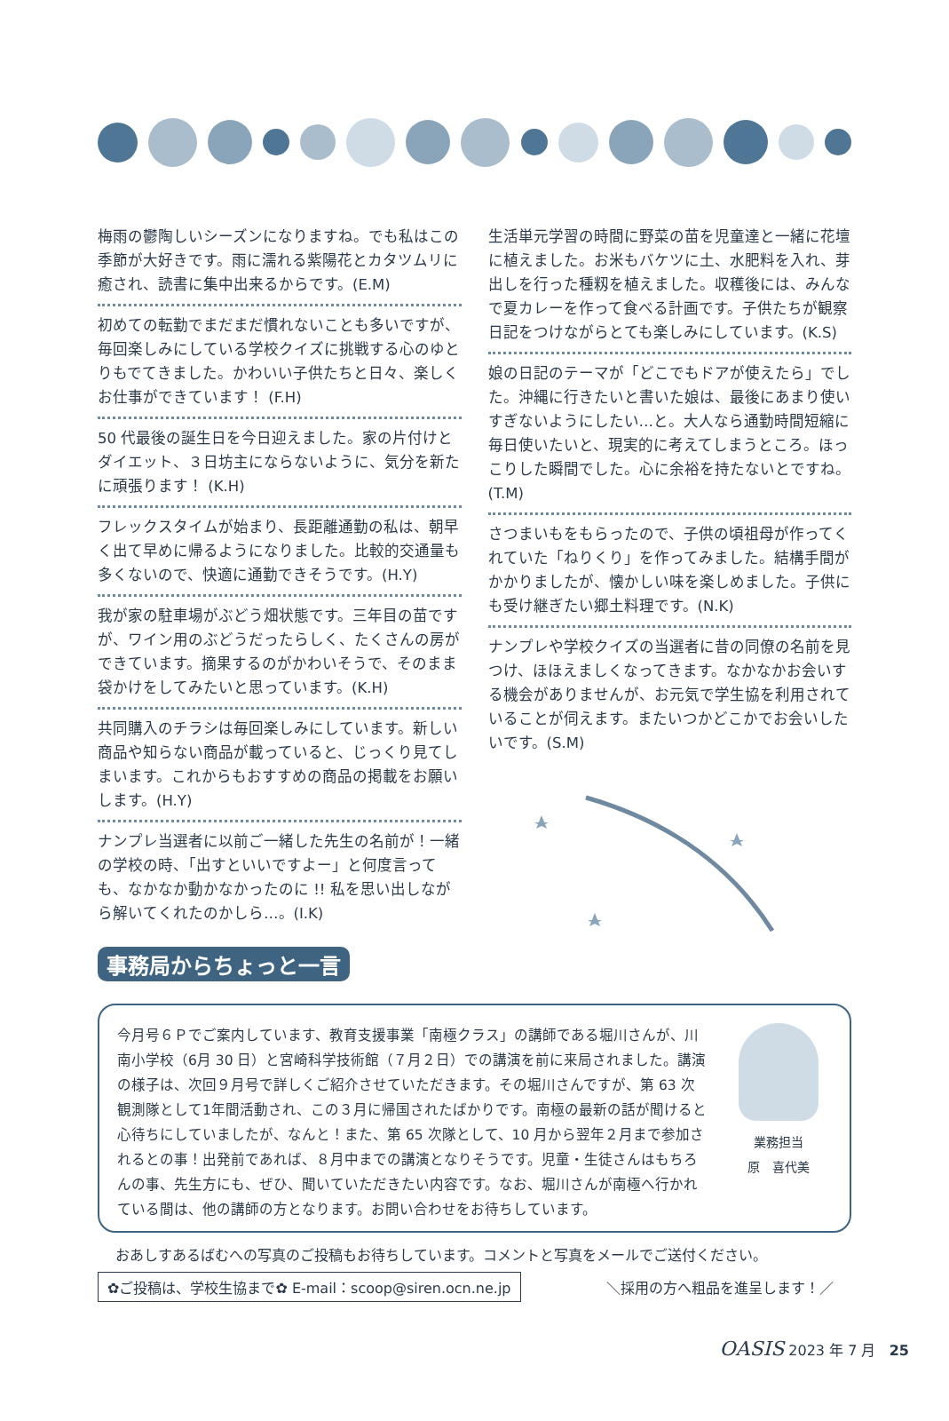梅雨の鬱陶しいシーズンになりますね。でも私はこの季節が大好きです。雨に濡れる紫陽花とカタツムリに癒され、読書に集中出来るからです。(E.M)
初めての転勤でまだまだ慣れないことも多いですが、毎回楽しみにしている学校クイズに挑戦する心のゆとりもでてきました。かわいい子供たちと日々、楽しくお仕事ができています！ (F.H)
50 代最後の誕生日を今日迎えました。家の片付けとダイエット、３日坊主にならないように、気分を新たに頑張ります！ (K.H)
フレックスタイムが始まり、長距離通勤の私は、朝早く出て早めに帰るようになりました。比較的交通量も多くないので、快適に通勤できそうです。(H.Y)
我が家の駐車場がぶどう畑状態です。三年目の苗ですが、ワイン用のぶどうだったらしく、たくさんの房ができています。摘果するのがかわいそうで、そのまま袋かけをしてみたいと思っています。(K.H)
共同購入のチラシは毎回楽しみにしています。新しい商品や知らない商品が載っていると、じっくり見てしまいます。これからもおすすめの商品の掲載をお願いします。(H.Y)
ナンプレ当選者に以前ご一緒した先生の名前が！一緒の学校の時、「出すといいですよー」と何度言っても、なかなか動かなかったのに !! 私を思い出しながら解いてくれたのかしら…。(I.K)
生活単元学習の時間に野菜の苗を児童達と一緒に花壇に植えました。お米もバケツに土、水肥料を入れ、芽出しを行った種籾を植えました。収穫後には、みんなで夏カレーを作って食べる計画です。子供たちが観察日記をつけながらとても楽しみにしています。(K.S)
娘の日記のテーマが「どこでもドアが使えたら」でした。沖縄に行きたいと書いた娘は、最後にあまり使いすぎないようにしたい…と。大人なら通勤時間短縮に毎日使いたいと、現実的に考えてしまうところ。ほっこりした瞬間でした。心に余裕を持たないとですね。(T.M)
さつまいもをもらったので、子供の頃祖母が作ってくれていた「ねりくり」を作ってみました。結構手間がかかりましたが、懐かしい味を楽しめました。子供にも受け継ぎたい郷土料理です。(N.K)
ナンプレや学校クイズの当選者に昔の同僚の名前を見つけ、ほほえましくなってきます。なかなかお会いする機会がありませんが、お元気で学生協を利用されていることが伺えます。またいつかどこかでお会いしたいです。(S.M)
事務局からちょっと一言
今月号６Ｐでご案内しています、教育支援事業「南極クラス」の講師である堀川さんが、川南小学校（6月 30 日）と宮崎科学技術館（７月２日）での講演を前に来局されました。講演の様子は、次回９月号で詳しくご紹介させていただきます。その堀川さんですが、第 63 次観測隊として1年間活動され、この３月に帰国されたばかりです。南極の最新の話が聞けると心待ちにしていましたが、なんと！また、第 65 次隊として、10 月から翌年２月まで参加されるとの事！出発前であれば、８月中までの講演となりそうです。児童・生徒さんはもちろんの事、先生方にも、ぜひ、聞いていただきたい内容です。なお、堀川さんが南極へ行かれている間は、他の講師の方となります。お問い合わせをお待ちしています。
業務担当
原　喜代美
おあしすあるばむへの写真のご投稿もお待ちしています。コメントと写真をメールでご送付ください。
✿ご投稿は、学校生協まで✿ E-mail：scoop@siren.ocn.ne.jp ＼採用の方へ粗品を進呈します！／
OASIS 2023 年 7 月 25